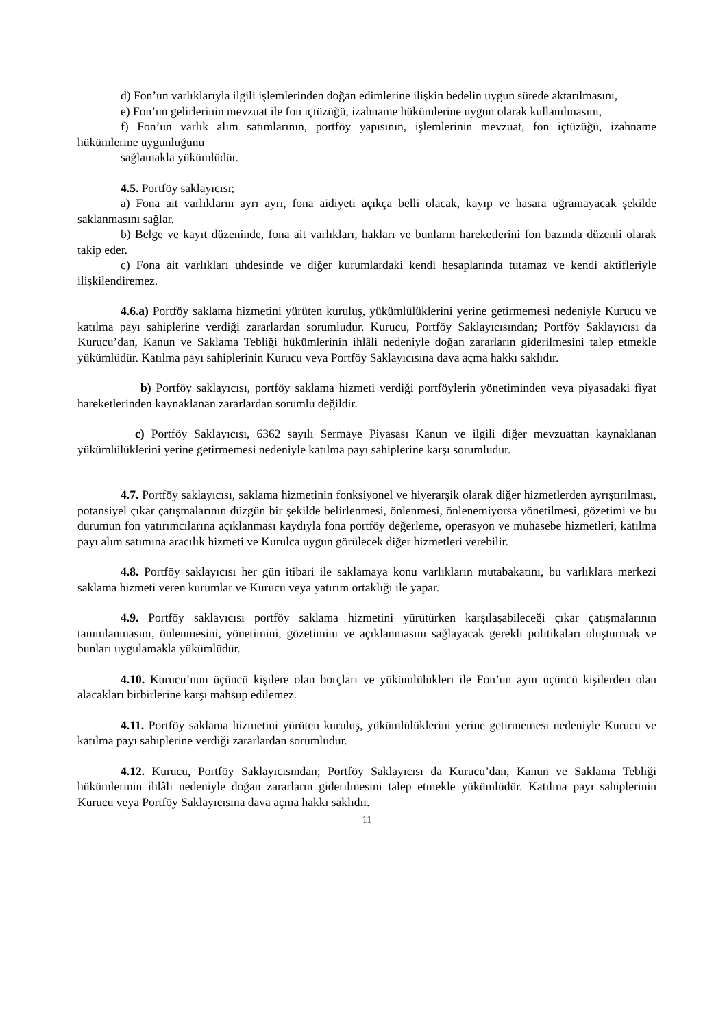d) Fon’un varlıklarıyla ilgili işlemlerinden doğan edimlerine ilişkin bedelin uygun sürede aktarılmasını,
e) Fon’un gelirlerinin mevzuat ile fon içtüzüğü, izahname hükümlerine uygun olarak kullanılmasını,
f) Fon’un varlık alım satımlarının, portföy yapısının, işlemlerinin mevzuat, fon içtüzüğü, izahname hükümlerine uygunluğunu
sağlamakla yükümlüdür.
4.5. Portföy saklayıcısı;
a) Fona ait varlıkların ayrı ayrı, fona aidiyeti açıkça belli olacak, kayıp ve hasara uğramayacak şekilde saklanmasını sağlar.
b) Belge ve kayıt düzeninde, fona ait varlıkları, hakları ve bunların hareketlerini fon bazında düzenli olarak takip eder.
c) Fona ait varlıkları uhdesinde ve diğer kurumlardaki kendi hesaplarında tutamaz ve kendi aktifleriyle ilişkilendiremez.
4.6.a) Portföy saklama hizmetini yürüten kuruluş, yükümlülüklerini yerine getirmemesi nedeniyle Kurucu ve katılma payı sahiplerine verdiği zararlardan sorumludur. Kurucu, Portföy Saklayıcısından; Portföy Saklayıcısı da Kurucu’dan, Kanun ve Saklama Tebliği hükümlerinin ihlâli nedeniyle doğan zararların giderilmesini talep etmekle yükümlüdür. Katılma payı sahiplerinin Kurucu veya Portföy Saklayıcısına dava açma hakkı saklıdır.
b) Portföy saklayıcısı, portföy saklama hizmeti verdiği portföylerin yönetiminden veya piyasadaki fiyat hareketlerinden kaynaklanan zararlardan sorumlu değildir.
c) Portföy Saklayıcısı, 6362 sayılı Sermaye Piyasası Kanun ve ilgili diğer mevzuattan kaynaklanan yükümlülüklerini yerine getirmemesi nedeniyle katılma payı sahiplerine karşı sorumludur.
4.7. Portföy saklayıcısı, saklama hizmetinin fonksiyonel ve hiyerarşik olarak diğer hizmetlerden ayrıştırılması, potansiyel çıkar çatışmalarının düzgün bir şekilde belirlenmesi, önlenmesi, önlenemiyorsa yönetilmesi, gözetimi ve bu durumun fon yatırımcılarına açıklanması kaydıyla fona portföy değerleme, operasyon ve muhasebe hizmetleri, katılma payı alım satımına aracılık hizmeti ve Kurulca uygun görülecek diğer hizmetleri verebilir.
4.8. Portföy saklayıcısı her gün itibari ile saklamaya konu varlıkların mutabakatını, bu varlıklara merkezi saklama hizmeti veren kurumlar ve Kurucu veya yatırım ortaklığı ile yapar.
4.9. Portföy saklayıcısı portföy saklama hizmetini yürütürken karşılaşabileceği çıkar çatışmalarının tanımlanmasını, önlenmesini, yönetimini, gözetimini ve açıklanmasını sağlayacak gerekli politikaları oluşturmak ve bunları uygulamakla yükümlüdür.
4.10. Kurucu’nun üçüncü kişilere olan borçları ve yükümlülükleri ile Fon’un aynı üçüncü kişilerden olan alacakları birbirlerine karşı mahsup edilemez.
4.11. Portföy saklama hizmetini yürüten kuruluş, yükümlülüklerini yerine getirmemesi nedeniyle Kurucu ve katılma payı sahiplerine verdiği zararlardan sorumludur.
4.12. Kurucu, Portföy Saklayıcısından; Portföy Saklayıcısı da Kurucu’dan, Kanun ve Saklama Tebliği hükümlerinin ihlâli nedeniyle doğan zararların giderilmesini talep etmekle yükümlüdür. Katılma payı sahiplerinin Kurucu veya Portföy Saklayıcısına dava açma hakkı saklıdır.
11